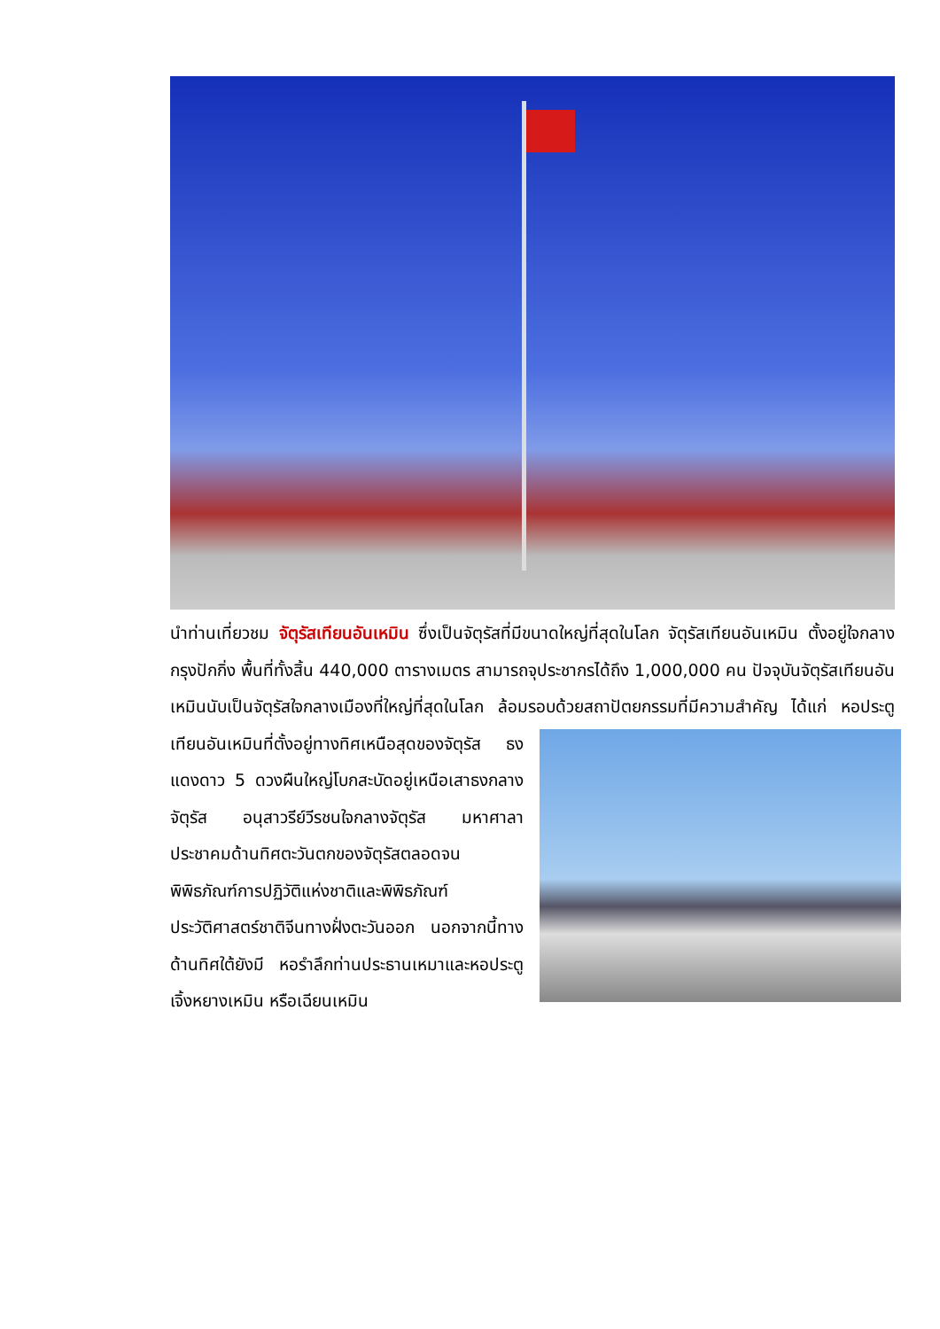นำท่านเที่ยวชม จัตุรัสเทียนอันเหมิน ซึ่งเป็นจัตุรัสที่มีขนาดใหญ่ที่สุดในโลก จัตุรัสเทียนอันเหมิน ตั้งอยู่ใจกลางกรุงปักกิ่ง พื้นที่ทั้งสิ้น 440,000 ตารางเมตร สามารถจุประชากรได้ถึง 1,000,000 คน ปัจจุบันจัตุรัสเทียนอันเหมินนับเป็นจัตุรัสใจกลางเมืองที่ใหญ่ที่สุดในโลก ล้อมรอบด้วยสถาปัตยกรรมที่มีความสำคัญ ได้แก่ หอประตูเทียนอันเหมินที่ตั้งอยู่ทางทิศเหนือสุดของจัตุรัส ธง แดงดาว 5 ดวงผืนใหญ่โบกสะบัดอยู่เหนือเสาธงกลางจัตุรัส อนุสาวรีย์วีรชนใจกลางจัตุรัส มหาศาลาประชาคมด้านทิศตะวันตกของจัตุรัสตลอดจน พิพิธภัณฑ์การปฏิวัติแห่งชาติและพิพิธภัณฑ์ประวัติศาสตร์ชาติจีนทางฝั่งตะวันออก นอกจากนี้ทางด้านทิศใต้ยังมี หอรำลึกท่านประธานเหมาและหอประตูเจิ้งหยางเหมิน หรือเฉียนเหมิน